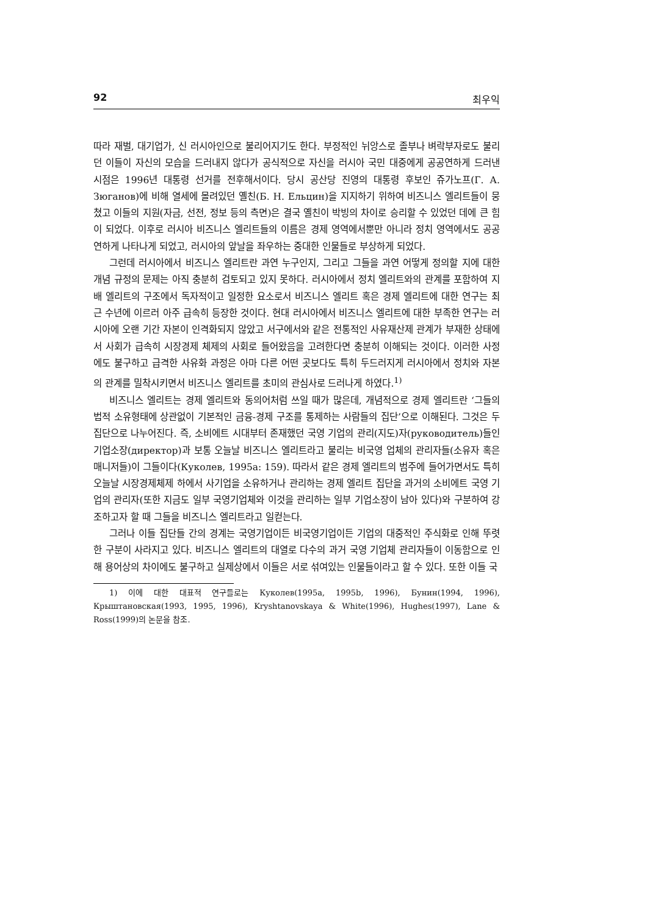92 최우익
따라 재벌, 대기업가, 신 러시아인으로 불리어지기도 한다. 부정적인 뉘앙스로 졸부나 벼락부자로도 불리던 이들이 자신의 모습을 드러내지 않다가 공식적으로 자신을 러시아 국민 대중에게 공공연하게 드러낸 시점은 1996년 대통령 선거를 전후해서이다. 당시 공산당 진영의 대통령 후보인 쥬가노프(Г. А. Зюганов)에 비해 열세에 몰려있던 옐친(Б. Н. Ельцин)을 지지하기 위하여 비즈니스 엘리트들이 뭉쳤고 이들의 지원(자금, 선전, 정보 등의 측면)은 결국 옐친이 박빙의 차이로 승리할 수 있었던 데에 큰 힘이 되었다. 이후로 러시아 비즈니스 엘리트들의 이름은 경제 영역에서뿐만 아니라 정치 영역에서도 공공연하게 나타나게 되었고, 러시아의 앞날을 좌우하는 중대한 인물들로 부상하게 되었다.
그런데 러시아에서 비즈니스 엘리트란 과연 누구인지, 그리고 그들을 과연 어떻게 정의할 지에 대한 개념 규정의 문제는 아직 충분히 검토되고 있지 못하다. 러시아에서 정치 엘리트와의 관계를 포함하여 지배 엘리트의 구조에서 독자적이고 일정한 요소로서 비즈니스 엘리트 혹은 경제 엘리트에 대한 연구는 최근 수년에 이르러 아주 급속히 등장한 것이다. 현대 러시아에서 비즈니스 엘리트에 대한 부족한 연구는 러시아에 오랜 기간 자본이 인격화되지 않았고 서구에서와 같은 전통적인 사유재산제 관계가 부재한 상태에서 사회가 급속히 시장경제 체제의 사회로 들어왔음을 고려한다면 충분히 이해되는 것이다. 이러한 사정에도 불구하고 급격한 사유화 과정은 아마 다른 어떤 곳보다도 특히 두드러지게 러시아에서 정치와 자본의 관계를 밀착시키면서 비즈니스 엘리트를 초미의 관심사로 드러나게 하였다.<sup>1)</sup>
비즈니스 엘리트는 경제 엘리트와 동의어처럼 쓰일 때가 많은데, 개념적으로 경제 엘리트란 ‘그들의 법적 소유형태에 상관없이 기본적인 금융-경제 구조를 통제하는 사람들의 집단’으로 이해된다. 그것은 두 집단으로 나누어진다. 즉, 소비에트 시대부터 존재했던 국영 기업의 관리(지도)자(руководитель)들인 기업소장(директор)과 보통 오늘날 비즈니스 엘리트라고 불리는 비국영 업체의 관리자들(소유자 혹은 매니저들)이 그들이다(Куколев, 1995a: 159). 따라서 같은 경제 엘리트의 범주에 들어가면서도 특히 오늘날 시장경제체제 하에서 사기업을 소유하거나 관리하는 경제 엘리트 집단을 과거의 소비에트 국영 기업의 관리자(또한 지금도 일부 국영기업체와 이것을 관리하는 일부 기업소장이 남아 있다)와 구분하여 강조하고자 할 때 그들을 비즈니스 엘리트라고 일컫는다.
그러나 이들 집단들 간의 경계는 국영기업이든 비국영기업이든 기업의 대중적인 주식화로 인해 뚜렷한 구분이 사라지고 있다. 비즈니스 엘리트의 대열로 다수의 과거 국영 기업체 관리자들이 이동함으로 인해 용어상의 차이에도 불구하고 실제상에서 이들은 서로 섞여있는 인물들이라고 할 수 있다. 또한 이들 국
1) 이에 대한 대표적 연구들로는 Куколев(1995a, 1995b, 1996), Бунин(1994, 1996), Крыштановская(1993, 1995, 1996), Kryshtanovskaya & White(1996), Hughes(1997), Lane & Ross(1999)의 논문을 참조.